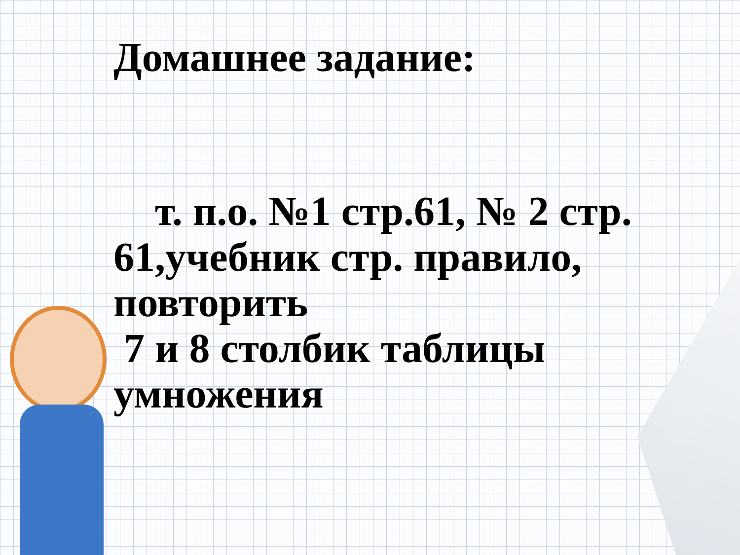Домашнее задание:
т. п.о. №1 стр.61, № 2 стр. 61,учебник стр. правило, повторить
7 и 8 столбик таблицы умножения